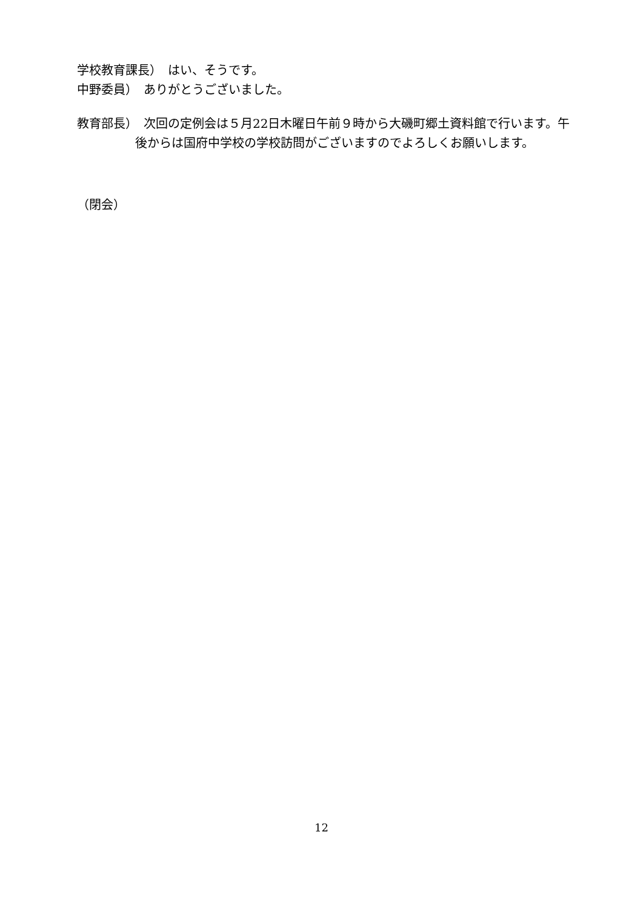学校教育課長）　はい、そうです。
中野委員）　ありがとうございました。
教育部長）　次回の定例会は５月22日木曜日午前９時から大磯町郷土資料館で行います。午後からは国府中学校の学校訪問がございますのでよろしくお願いします。
（閉会）
12